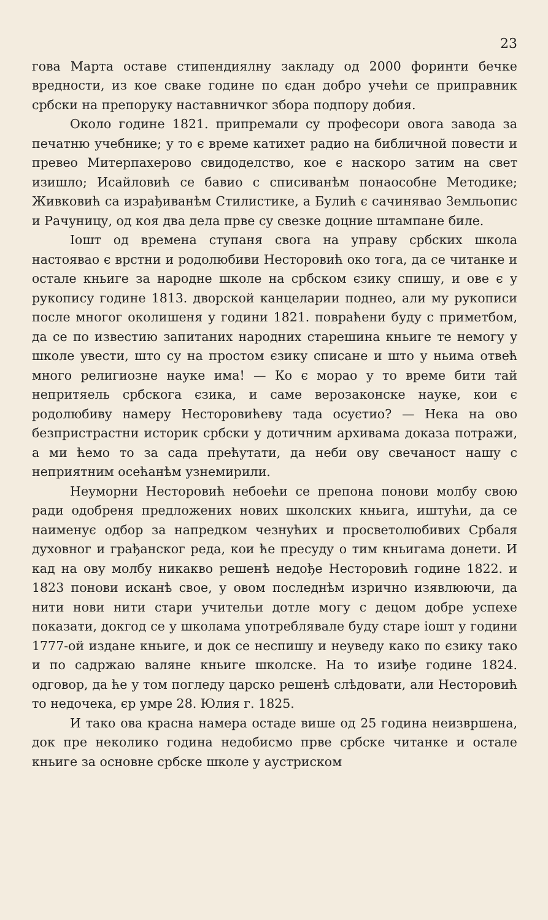23
гова Марта оставе стипендиялну закладу од 2000 форинти бечке вредности, из кое сваке године по єдан добро учећи се приправник србски на препоруку наставничког збора подпору добия.
Около године 1821. припремали су професори овога завода за печатню учебнике; у то є време катихет радио на библичной повести и превео Митерпахерово свидоделство, кое є наскоро затим на свет изишло; Исайловић се бавио с списиванѣм понаособне Методике; Живковић са израђиванѣм Стилистике, а Булић є сачинявао Земльопис и Рачуницу, од коя два дела прве су свезке доцние штампане биле.
Іошт од времена ступаня свога на управу србских школа настоявао є врстни и родолюбиви Несторовић око тога, да се читанке и остале кньиге за народне школе на србском єзику спишу, и ове є у рукопису године 1813. дворской канцеларии поднео, али му рукописи после многог околишеня у години 1821. повраћени буду с приметбом, да се по известию запитаних народних старешина кньиге те немогу у школе увести, што су на простом єзику списане и што у ньима отвећ много религиозне науке има! — Ко є морао у то време бити тай непритяель србскога єзика, и саме верозаконске науке, кои є родолюбиву намеру Несторовићеву тада осуєтио? — Нека на ово безпристрастни историк србски у дотичним архивама доказа потражи, а ми ћемо то за сада прећутати, да неби ову свечаност нашу с неприятним осећанѣм узнемирили.
Неуморни Несторовић небоећи се препона понови молбу свою ради одобреня предложених нових школских кньига, иштући, да се наименує одбор за напредком чезнућих и просветолюбивих Србаля духовног и грађанског реда, кои ће пресуду о тим кньигама донети. И кад на ову молбу никакво решенѣ недође Несторовић године 1822. и 1823 понови исканѣ свое, у овом последнѣм изрично изявлюючи, да нити нови нити стари учительи дотле могу с децом добре успехе показати, докгод се у школама употреблявале буду старе іошт у години 1777-ой издане кньиге, и док се неспишу и неуведу како по єзику тако и по садржаю валяне кньиге школске. На то изиђе године 1824. одговор, да ће у том погледу царско решенѣ слѣдовати, али Несторовић то недочека, єр умре 28. Юлия г. 1825.
И тако ова красна намера остаде више од 25 година неизвршена, док пре неколико година недобисмо прве србске читанке и остале кньиге за основне србске школе у аустриском